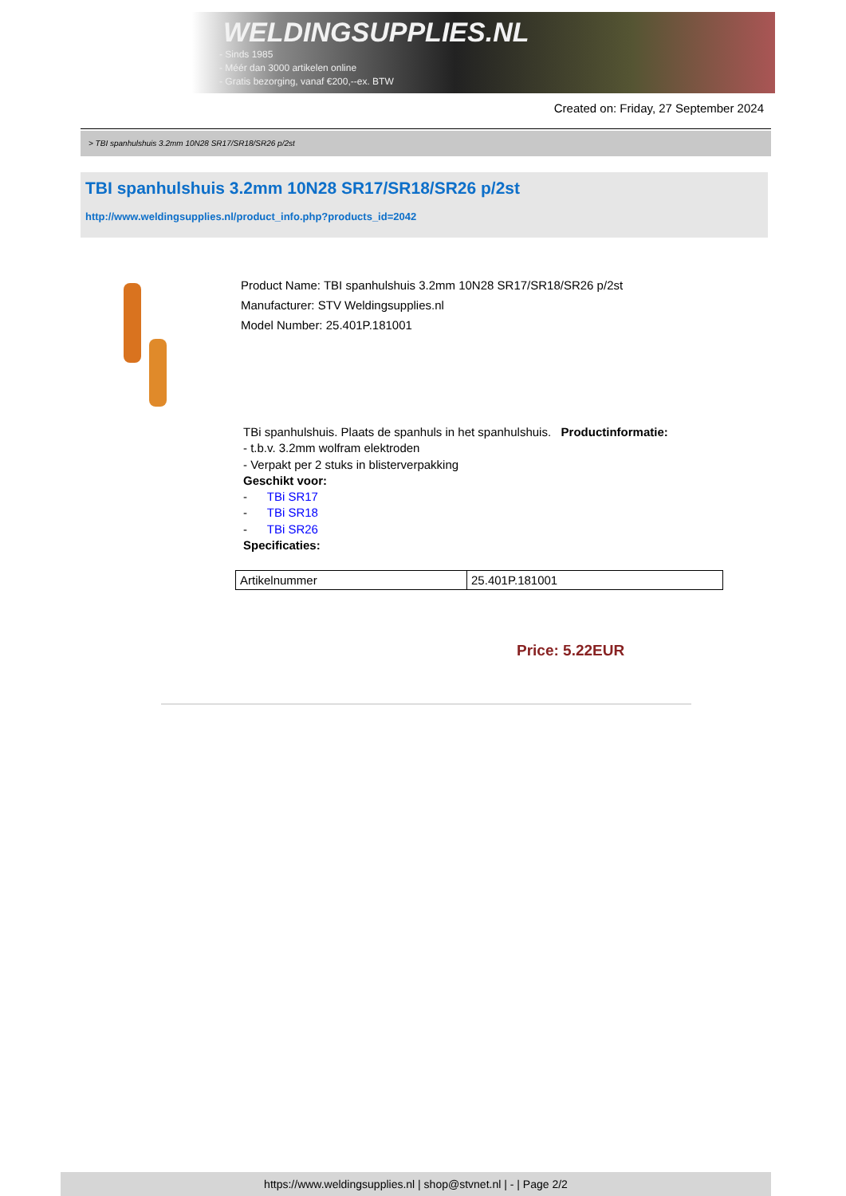WELDINGSUPPLIES.NL
- Sinds 1985
- Méér dan 3000 artikelen online
- Gratis bezorging, vanaf €200,--ex. BTW
Created on: Friday, 27 September 2024
> TBI spanhulshuis 3.2mm 10N28 SR17/SR18/SR26 p/2st
TBI spanhulshuis 3.2mm 10N28 SR17/SR18/SR26 p/2st
http://www.weldingsupplies.nl/product_info.php?products_id=2042
Product Name: TBI spanhulshuis 3.2mm 10N28 SR17/SR18/SR26 p/2st
Manufacturer: STV Weldingsupplies.nl
Model Number: 25.401P.181001
TBi spanhulshuis. Plaats de spanhuls in het spanhulshuis. Productinformatie:
- t.b.v. 3.2mm wolfram elektroden
- Verpakt per 2 stuks in blisterverpakking
Geschikt voor:
- TBi SR17
- TBi SR18
- TBi SR26
Specificaties:
| Artikelnummer | 25.401P.181001 |
Price: 5.22EUR
https://www.weldingsupplies.nl | shop@stvnet.nl | - | Page 2/2